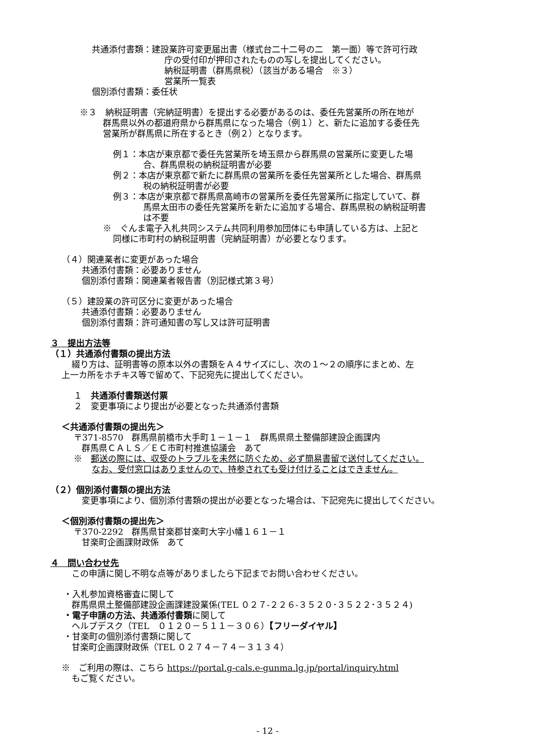共通添付書類：建設業許可変更届出書（様式台二十二号の二　第一面）等で許可行政
庁の受付印が押印されたものの写しを提出してください。
納税証明書（群馬県税）（該当がある場合　※３）
営業所一覧表
個別添付書類：委任状
※３　納税証明書（完納証明書）を提出する必要があるのは、委任先営業所の所在地が
群馬県以外の都道府県から群馬県になった場合（例１）と、新たに追加する委任先
営業所が群馬県に所在するとき（例２）となります。
例１：本店が東京都で委任先営業所を埼玉県から群馬県の営業所に変更した場
合、群馬県税の納税証明書が必要
例２：本店が東京都で新たに群馬県の営業所を委任先営業所とした場合、群馬県
税の納税証明書が必要
例３：本店が東京都で群馬県高崎市の営業所を委任先営業所に指定していて、群
馬県太田市の委任先営業所を新たに追加する場合、群馬県税の納税証明書
は不要
※　ぐんま電子入札共同システム共同利用参加団体にも申請している方は、上記と
同様に市町村の納税証明書（完納証明書）が必要となります。
（４）関連業者に変更があった場合
共通添付書類：必要ありません
個別添付書類：関連業者報告書（別記様式第３号）
（５）建設業の許可区分に変更があった場合
共通添付書類：必要ありません
個別添付書類：許可通知書の写し又は許可証明書
３　提出方法等
（１）共通添付書類の提出方法
綴り方は、証明書等の原本以外の書類をＡ４サイズにし、次の１～２の順序にまとめ、左
上一カ所をホチキス等で留めて、下記宛先に提出してください。
１　共通添付書類送付票
２　変更事項により提出が必要となった共通添付書類
＜共通添付書類の提出先＞
〒371-8570　群馬県前橋市大手町１－１－１　群馬県県土整備部建設企画課内
群馬県ＣＡＬＳ／ＥＣ市町村推進協議会　あて
※　郵送の際には、収受のトラブルを未然に防ぐため、必ず簡易書留で送付してください。
なお、受付窓口はありませんので、持参されても受け付けることはできません。
（２）個別添付書類の提出方法
変更事項により、個別添付書類の提出が必要となった場合は、下記宛先に提出してください。
＜個別添付書類の提出先＞
〒370-2292　群馬県甘楽郡甘楽町大字小幡１６１－１
甘楽町企画課財政係　あて
４　問い合わせ先
この申請に関し不明な点等がありましたら下記までお問い合わせください。
・入札参加資格審査に関して
群馬県県土整備部建設企画課建設業係(TEL ０２７-２２６-３５２０･３５２２･３５２４)
・電子申請の方法、共通添付書類に関して
ヘルプデスク（TEL　０１２０－５１１－３０６）【フリーダイヤル】
・甘楽町の個別添付書類に関して
甘楽町企画課財政係（TEL ０２７４－７４－３１３４）
※　ご利用の際は、こちら https://portal.g-cals.e-gunma.lg.jp/portal/inquiry.html
もご覧ください。
- 12 -